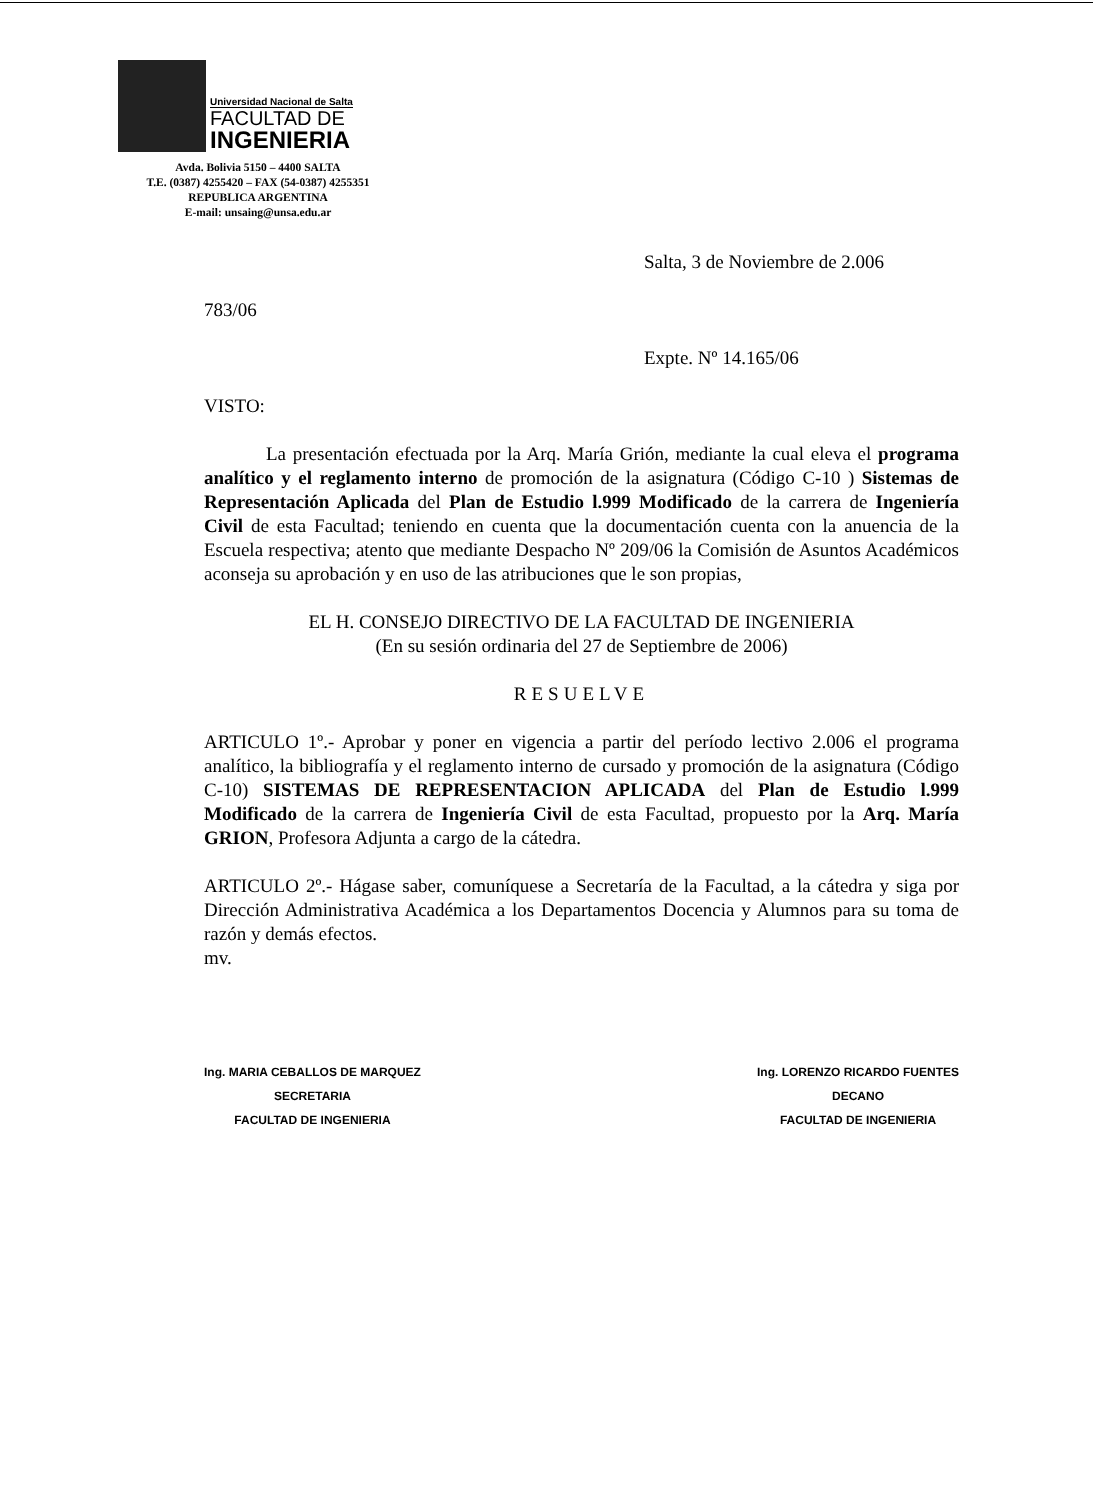Universidad Nacional de Salta
FACULTAD DE
INGENIERIA
Avda. Bolivia 5150 – 4400 SALTA
T.E. (0387) 4255420 – FAX (54-0387) 4255351
REPUBLICA ARGENTINA
E-mail: unsaing@unsa.edu.ar
Salta, 3 de Noviembre de 2.006
783/06
Expte. Nº 14.165/06
VISTO:
La presentación efectuada por la Arq. María Grión, mediante la cual eleva el programa analítico y el reglamento interno de promoción de la asignatura (Código C-10 ) Sistemas de Representación Aplicada del Plan de Estudio l.999 Modificado de la carrera de Ingeniería Civil de esta Facultad; teniendo en cuenta que la documentación cuenta con la anuencia de la Escuela respectiva; atento que mediante Despacho Nº 209/06 la Comisión de Asuntos Académicos aconseja su aprobación y en uso de las atribuciones que le son propias,
EL H. CONSEJO DIRECTIVO DE LA FACULTAD DE INGENIERIA
(En su sesión ordinaria del 27 de Septiembre de 2006)
RESUELVE
ARTICULO 1º.- Aprobar y poner en vigencia a partir del período lectivo 2.006 el programa analítico, la bibliografía y el reglamento interno de cursado y promoción de la asignatura (Código C-10) SISTEMAS DE REPRESENTACION APLICADA del Plan de Estudio l.999 Modificado de la carrera de Ingeniería Civil de esta Facultad, propuesto por la Arq. María GRION, Profesora Adjunta a cargo de la cátedra.
ARTICULO 2º.- Hágase saber, comuníquese a Secretaría de la Facultad, a la cátedra y siga por Dirección Administrativa Académica a los Departamentos Docencia y Alumnos para su toma de razón y demás efectos.
mv.
Ing. MARIA CEBALLOS DE MARQUEZ
SECRETARIA
FACULTAD DE INGENIERIA
Ing. LORENZO RICARDO FUENTES
DECANO
FACULTAD DE INGENIERIA